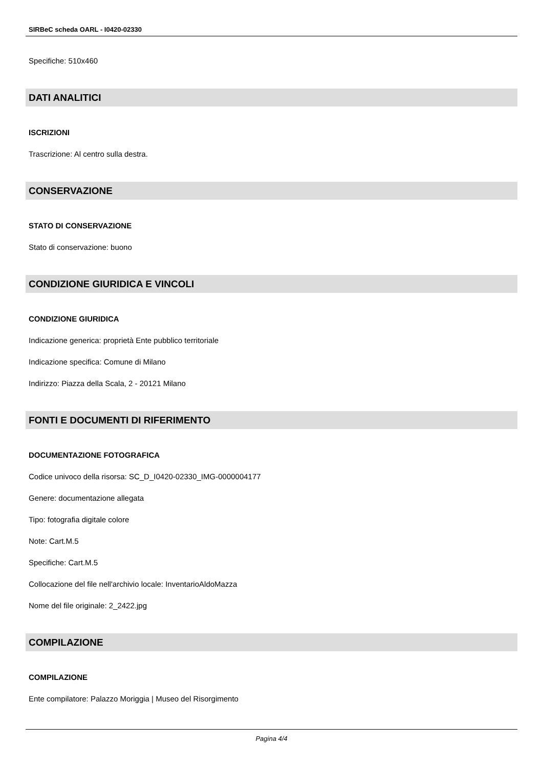SIRBeC scheda OARL - I0420-02330
Specifiche: 510x460
DATI ANALITICI
ISCRIZIONI
Trascrizione: Al centro sulla destra.
CONSERVAZIONE
STATO DI CONSERVAZIONE
Stato di conservazione: buono
CONDIZIONE GIURIDICA E VINCOLI
CONDIZIONE GIURIDICA
Indicazione generica: proprietà Ente pubblico territoriale
Indicazione specifica: Comune di Milano
Indirizzo: Piazza della Scala, 2 - 20121 Milano
FONTI E DOCUMENTI DI RIFERIMENTO
DOCUMENTAZIONE FOTOGRAFICA
Codice univoco della risorsa: SC_D_I0420-02330_IMG-0000004177
Genere: documentazione allegata
Tipo: fotografia digitale colore
Note: Cart.M.5
Specifiche: Cart.M.5
Collocazione del file nell'archivio locale: InventarioAldoMazza
Nome del file originale: 2_2422.jpg
COMPILAZIONE
COMPILAZIONE
Ente compilatore: Palazzo Moriggia | Museo del Risorgimento
Pagina 4/4